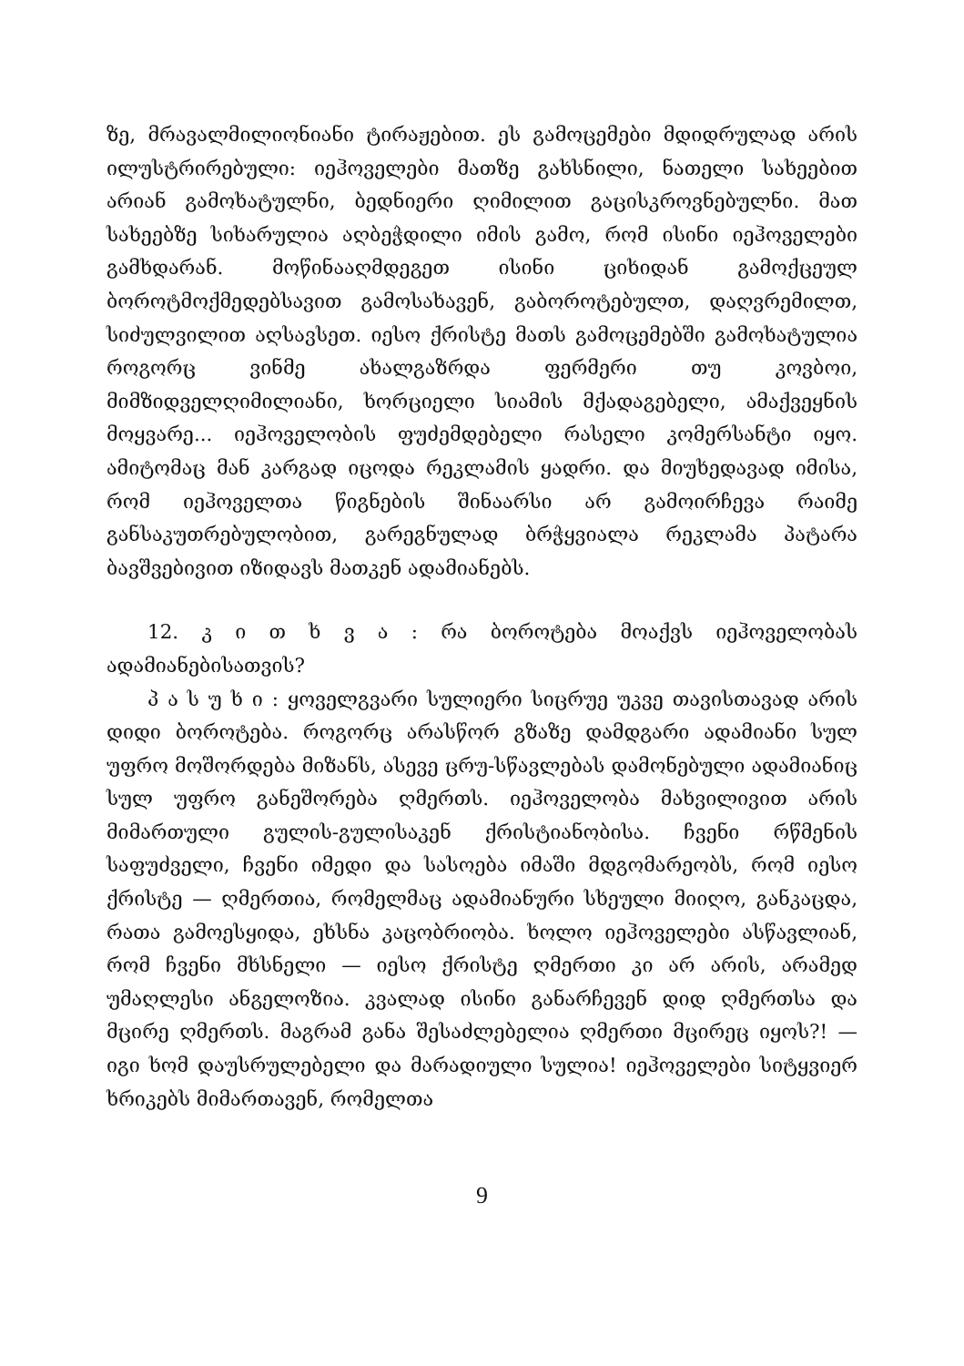ზე, მრავალმილიონიანი ტირაჟებით. ეს გამოცემები მდიდრულად არის ილუსტრირებული: იეჰოველები მათზე გახსნილი, ნათელი სახეებით არიან გამოხატულნი, ბედნიერი ღიმილით გაცისკროვნებულნი. მათ სახეებზე სიხარულია აღბეჭდილი იმის გამო, რომ ისინი იეჰოველები გამხდარან. მოწინააღმდეგეთ ისინი ციხიდან გამოქცეულ ბოროტმოქმედებსავით გამოსახავენ, გაბოროტებულთ, დაღვრემილთ, სიძულვილით აღსავსეთ. იესო ქრისტე მათს გამოცემებში გამოხატულია როგორც ვინმე ახალგაზრდა ფერმერი თუ კოვბოი, მიმზიდველღიმილიანი, ხორციელი სიამის მქადაგებელი, ამაქვეყნის მოყვარე... იეჰოველობის ფუძემდებელი რასელი კომერსანტი იყო. ამიტომაც მან კარგად იცოდა რეკლამის ყადრი. და მიუხედავად იმისა, რომ იეჰოველთა წიგნების შინაარსი არ გამოირჩევა რაიმე განსაკუთრებულობით, გარეგნულად ბრჭყვიალა რეკლამა პატარა ბავშვებივით იზიდავს მათკენ ადამიანებს.
12. კ ი თ ხ ვ ა : რა ბოროტება მოაქვს იეჰოველობას ადამიანებისათვის?
პ ა ს უ ხ ი : ყოველგვარი სულიერი სიცრუე უკვე თავისთავად არის დიდი ბოროტება. როგორც არასწორ გზაზე დამდგარი ადამიანი სულ უფრო მოშორდება მიზანს, ასევე ცრუ-სწავლებას დამონებული ადამიანიც სულ უფრო განეშორება ღმერთს. იეჰოველობა მახვილივით არის მიმართული გულის-გულისაკენ ქრისტიანობისა. ჩვენი რწმენის საფუძველი, ჩვენი იმედი და სასოება იმაში მდგომარეობს, რომ იესო ქრისტე — ღმერთია, რომელმაც ადამიანური სხეული მიიღო, განკაცდა, რათა გამოესყიდა, ეხსნა კაცობრიობა. ხოლო იეჰოველები ასწავლიან, რომ ჩვენი მხსნელი — იესო ქრისტე ღმერთი კი არ არის, არამედ უმაღლესი ანგელოზია. კვალად ისინი განარჩევენ დიდ ღმერთსა და მცირე ღმერთს. მაგრამ განა შესაძლებელია ღმერთი მცირეც იყოს?! — იგი ხომ დაუსრულებელი და მარადიული სულია! იეჰოველები სიტყვიერ ხრიკებს მიმართავენ, რომელთა
9